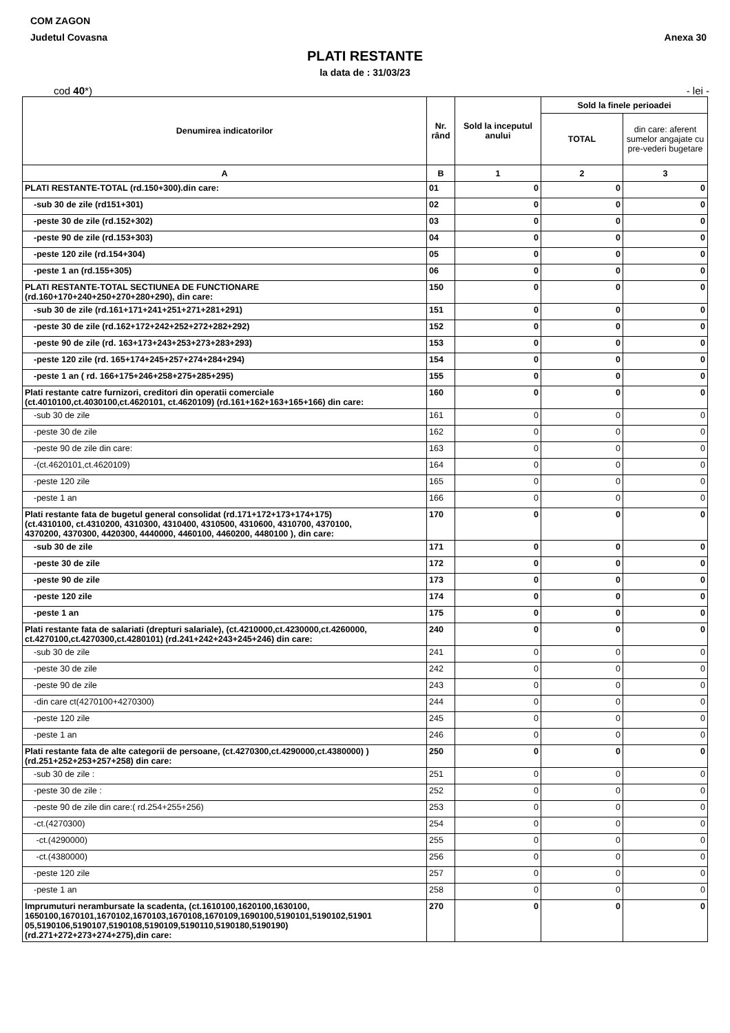COM ZAGON
Judetul Covasna Anexa 30
PLATI RESTANTE
la data de : 31/03/23
cod 40*) - lei -
| Denumirea indicatorilor | Nr. rând | Sold la inceputul anului | Sold la finele perioadei | |
| --- | --- | --- | --- | --- |
| | | | TOTAL | din care: aferent sumelor angajate cu pre-vederi bugetare |
| A | B | 1 | 2 | 3 |
| PLATI RESTANTE-TOTAL (rd.150+300).din care: | 01 | 0 | 0 | 0 |
| -sub 30 de zile (rd151+301) | 02 | 0 | 0 | 0 |
| -peste 30 de zile (rd.152+302) | 03 | 0 | 0 | 0 |
| -peste 90 de zile (rd.153+303) | 04 | 0 | 0 | 0 |
| -peste 120 zile (rd.154+304) | 05 | 0 | 0 | 0 |
| -peste 1 an (rd.155+305) | 06 | 0 | 0 | 0 |
| PLATI RESTANTE-TOTAL SECTIUNEA DE FUNCTIONARE (rd.160+170+240+250+270+280+290), din care: | 150 | 0 | 0 | 0 |
| -sub 30 de zile (rd.161+171+241+251+271+281+291) | 151 | 0 | 0 | 0 |
| -peste 30 de zile (rd.162+172+242+252+272+282+292) | 152 | 0 | 0 | 0 |
| -peste 90 de zile (rd. 163+173+243+253+273+283+293) | 153 | 0 | 0 | 0 |
| -peste 120 zile (rd. 165+174+245+257+274+284+294) | 154 | 0 | 0 | 0 |
| -peste 1 an ( rd. 166+175+246+258+275+285+295) | 155 | 0 | 0 | 0 |
| Plati restante catre furnizori, creditori din operatii comerciale (ct.4010100,ct.4030100,ct.4620101, ct.4620109) (rd.161+162+163+165+166) din care: | 160 | 0 | 0 | 0 |
| -sub 30 de zile | 161 | 0 | 0 | 0 |
| -peste 30 de zile | 162 | 0 | 0 | 0 |
| -peste 90 de zile din care: | 163 | 0 | 0 | 0 |
| -(ct.4620101,ct.4620109) | 164 | 0 | 0 | 0 |
| -peste 120 zile | 165 | 0 | 0 | 0 |
| -peste 1 an | 166 | 0 | 0 | 0 |
| Plati restante fata de bugetul general consolidat (rd.171+172+173+174+175) (ct.4310100, ct.4310200, 4310300, 4310400, 4310500, 4310600, 4310700, 4370100, 4370200, 4370300, 4420300, 4440000, 4460100, 4460200, 4480100 ), din care: | 170 | 0 | 0 | 0 |
| -sub 30 de zile | 171 | 0 | 0 | 0 |
| -peste 30 de zile | 172 | 0 | 0 | 0 |
| -peste 90 de zile | 173 | 0 | 0 | 0 |
| -peste 120 zile | 174 | 0 | 0 | 0 |
| -peste 1 an | 175 | 0 | 0 | 0 |
| Plati restante fata de salariati (drepturi salariale), (ct.4210000,ct.4230000,ct.4260000, ct.4270100,ct.4270300,ct.4280101) (rd.241+242+243+245+246) din care: | 240 | 0 | 0 | 0 |
| -sub 30 de zile | 241 | 0 | 0 | 0 |
| -peste 30 de zile | 242 | 0 | 0 | 0 |
| -peste 90 de zile | 243 | 0 | 0 | 0 |
| -din care ct(4270100+4270300) | 244 | 0 | 0 | 0 |
| -peste 120 zile | 245 | 0 | 0 | 0 |
| -peste 1 an | 246 | 0 | 0 | 0 |
| Plati restante fata de alte categorii de persoane, (ct.4270300,ct.4290000,ct.4380000) ) (rd.251+252+253+257+258) din care: | 250 | 0 | 0 | 0 |
| -sub 30 de zile : | 251 | 0 | 0 | 0 |
| -peste 30 de zile : | 252 | 0 | 0 | 0 |
| -peste 90 de zile din care:( rd.254+255+256) | 253 | 0 | 0 | 0 |
| -ct.(4270300) | 254 | 0 | 0 | 0 |
| -ct.(4290000) | 255 | 0 | 0 | 0 |
| -ct.(4380000) | 256 | 0 | 0 | 0 |
| -peste 120 zile | 257 | 0 | 0 | 0 |
| -peste 1 an | 258 | 0 | 0 | 0 |
| Imprumuturi nerambursate la scadenta, (ct.1610100,1620100,1630100, 1650100,1670101,1670102,1670103,1670108,1670109,1690100,5190101,5190102,51901 05,5190106,5190107,5190108,5190109,5190110,5190180,5190190) (rd.271+272+273+274+275),din care: | 270 | 0 | 0 | 0 |